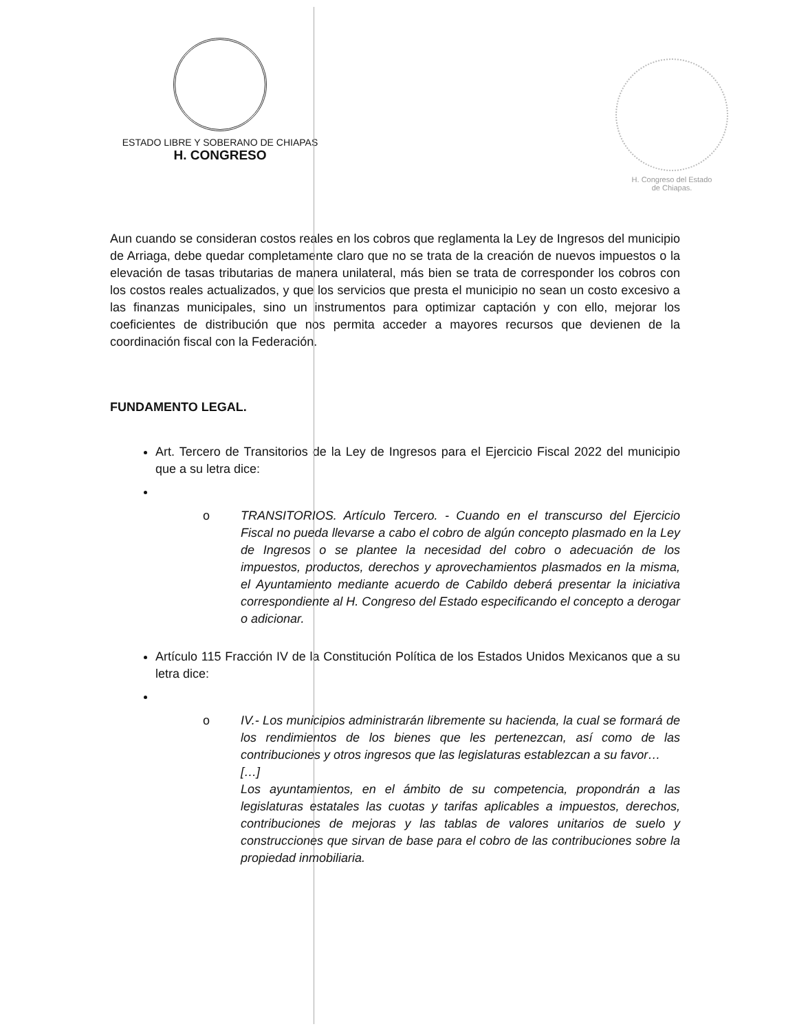ESTADO LIBRE Y SOBERANO DE CHIAPAS
H. CONGRESO
H. Congreso del Estado
de Chiapas.
Aun cuando se consideran costos reales en los cobros que reglamenta la Ley de Ingresos del municipio de Arriaga, debe quedar completamente claro que no se trata de la creación de nuevos impuestos o la elevación de tasas tributarias de manera unilateral, más bien se trata de corresponder los cobros con los costos reales actualizados, y que los servicios que presta el municipio no sean un costo excesivo a las finanzas municipales, sino un instrumentos para optimizar captación y con ello, mejorar los coeficientes de distribución que nos permita acceder a mayores recursos que devienen de la coordinación fiscal con la Federación.
FUNDAMENTO LEGAL.
Art. Tercero de Transitorios de la Ley de Ingresos para el Ejercicio Fiscal 2022 del municipio que a su letra dice:
o TRANSITORIOS. Artículo Tercero. - Cuando en el transcurso del Ejercicio Fiscal no pueda llevarse a cabo el cobro de algún concepto plasmado en la Ley de Ingresos o se plantee la necesidad del cobro o adecuación de los impuestos, productos, derechos y aprovechamientos plasmados en la misma, el Ayuntamiento mediante acuerdo de Cabildo deberá presentar la iniciativa correspondiente al H. Congreso del Estado especificando el concepto a derogar o adicionar.
Artículo 115 Fracción IV de la Constitución Política de los Estados Unidos Mexicanos que a su letra dice:
o IV.- Los municipios administrarán libremente su hacienda, la cual se formará de los rendimientos de los bienes que les pertenezcan, así como de las contribuciones y otros ingresos que las legislaturas establezcan a su favor…
[…]
Los ayuntamientos, en el ámbito de su competencia, propondrán a las legislaturas estatales las cuotas y tarifas aplicables a impuestos, derechos, contribuciones de mejoras y las tablas de valores unitarios de suelo y construcciones que sirvan de base para el cobro de las contribuciones sobre la propiedad inmobiliaria.